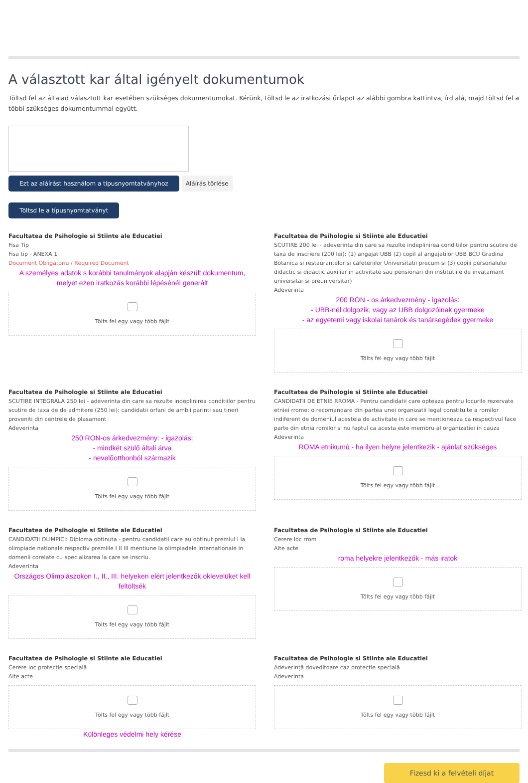A választott kar által igényelt dokumentumok
Töltsd fel az általad választott kar esetében szükséges dokumentumokat. Kérünk, töltsd le az iratkozási űrlapot az alábbi gombra kattintva, írd alá, majd töltsd fel a többi szükséges dokumentummal együtt.
Ezt az aláírást használom a típusnyomtatványhoz Aláírás törlése
Töltsd le a típusnyomtatványt
Facultatea de Psihologie si Stiinte ale Educatiei
Fisa Tip
Fisa tip - ANEXA 1
Document Obligatoriu / Required Document
A személyes adatok s korábbi tanulmányok alapján készült dokumentum, melyet ezen iratkozás korábbi lépésénél generált
Tölts fel egy vagy több fájlt
Facultatea de Psihologie si Stiinte ale Educatiei
SCUTIRE 200 lei - adeverinta din care sa rezulte indeplinirea conditiilor pentru scutire de taxa de inscriere (200 lei): (1) angajat UBB (2) copil al angajatilor UBB BCU Gradina Botanica si restaurantelor si cafeteriilor Universitatii precum si (3) copiii personalului didactic si didactic auxiliar in activitate sau pensionari din institutiile de invatamant universitar si preuniversitar)
Adeverinta
200 RON - os árkedvezmény - igazolás:
- UBB-nél dolgozik, vagy az UBB dolgozóinak gyermeke
- az egyetemi vagy iskolai tanárok és tanársegédek gyermeke
Tölts fel egy vagy több fájlt
Facultatea de Psihologie si Stiinte ale Educatiei
SCUTIRE INTEGRALA 250 lei - adeverinta din care sa rezulte indeplinirea conditiilor pentru scutire de taxa de de admitere (250 lei): candidatii orfani de ambii parinti sau tineri proveniti din centrele de plasament
Adeverinta
250 RON-os árkedvezmény: - igazolás:
- mindkét szülő általi árva
- nevelőotthonból származik
Tölts fel egy vagy több fájlt
Facultatea de Psihologie si Stiinte ale Educatiei
CANDIDATII DE ETNIE RROMA - Pentru candidatii care opteaza pentru locurile rezervate etniei rrome: o recomandare din partea unei organizatii legal constituite a romilor indiferent de domeniul acesteia de activitate in care se mentioneaza ca respectivul face parte din etnia romilor si nu faptul ca acesta este membru al organizatiei in cauza
Adeverinta
ROMA etnikumú - ha ilyen helyre jelentkezik - ajánlat szükséges
Tölts fel egy vagy több fájlt
Facultatea de Psihologie si Stiinte ale Educatiei
CANDIDATII OLIMPICI: Diploma obtinuta - pentru candidatii care au obtinut premiul I la olimpiade nationale respectiv premiile I II III mentiune la olimpiadele internationale in domenii corelate cu specializarea la care se inscriu.
Adeverinta
Országos Olimpiászokon I., II., III. helyeken elért jelentkezők oklevelüket kell feltöltsék
Tölts fel egy vagy több fájlt
Facultatea de Psihologie si Stiinte ale Educatiei
Cerere loc rrom
Alte acte
roma helyekre jelentkezők - más iratok
Tölts fel egy vagy több fájlt
Facultatea de Psihologie si Stiinte ale Educatiei
Cerere loc protecție specială
Alte acte
Tölts fel egy vagy több fájlt
Különleges védelmi hely kérése
Facultatea de Psihologie si Stiinte ale Educatiei
Adeverință doveditoare caz protecție specială
Adeverinta
Tölts fel egy vagy több fájlt
Fizesd ki a felvételi díjat